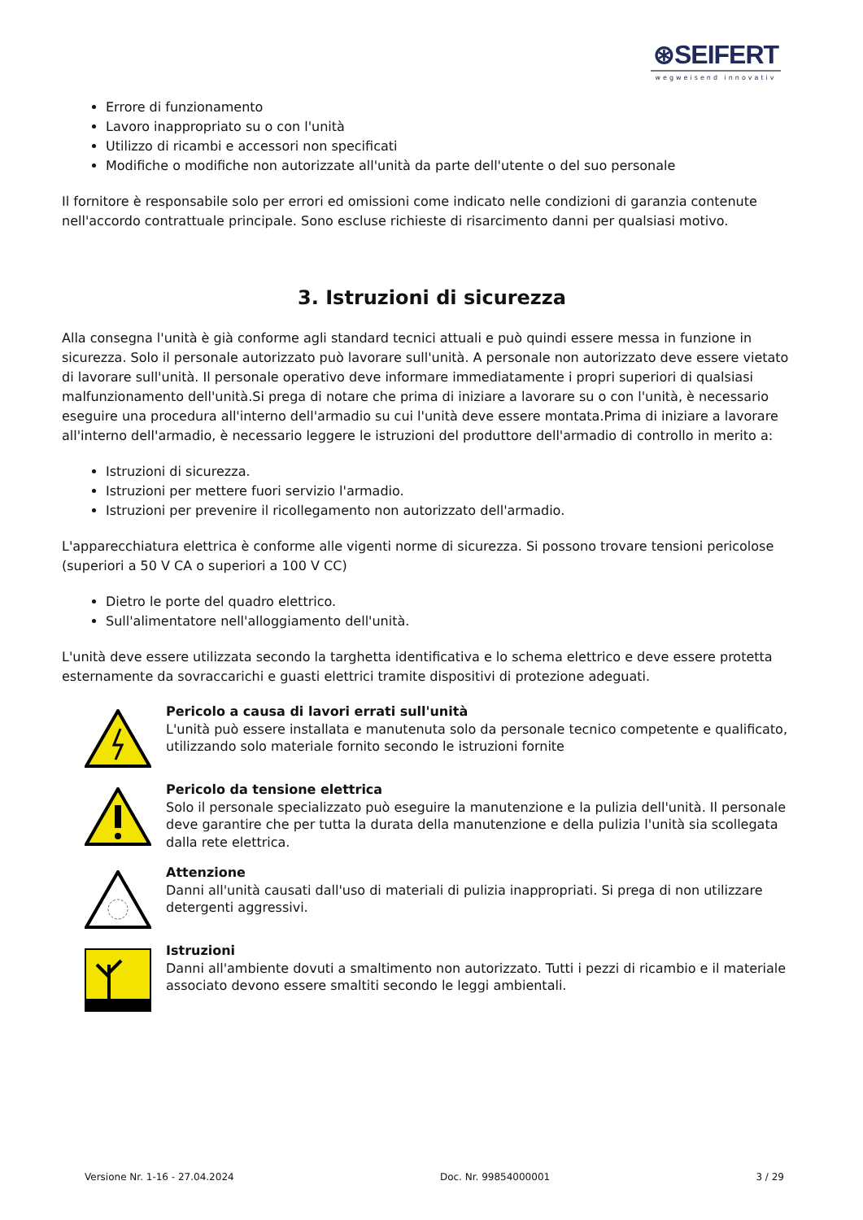⊛SEIFERT
wegweisend innovativ
Errore di funzionamento
Lavoro inappropriato su o con l'unità
Utilizzo di ricambi e accessori non specificati
Modifiche o modifiche non autorizzate all'unità da parte dell'utente o del suo personale
Il fornitore è responsabile solo per errori ed omissioni come indicato nelle condizioni di garanzia contenute nell'accordo contrattuale principale. Sono escluse richieste di risarcimento danni per qualsiasi motivo.
3. Istruzioni di sicurezza
Alla consegna l'unità è già conforme agli standard tecnici attuali e può quindi essere messa in funzione in sicurezza. Solo il personale autorizzato può lavorare sull'unità. A personale non autorizzato deve essere vietato di lavorare sull'unità. Il personale operativo deve informare immediatamente i propri superiori di qualsiasi malfunzionamento dell'unità.Si prega di notare che prima di iniziare a lavorare su o con l'unità, è necessario eseguire una procedura all'interno dell'armadio su cui l'unità deve essere montata.Prima di iniziare a lavorare all'interno dell'armadio, è necessario leggere le istruzioni del produttore dell'armadio di controllo in merito a:
Istruzioni di sicurezza.
Istruzioni per mettere fuori servizio l'armadio.
Istruzioni per prevenire il ricollegamento non autorizzato dell'armadio.
L'apparecchiatura elettrica è conforme alle vigenti norme di sicurezza. Si possono trovare tensioni pericolose (superiori a 50 V CA o superiori a 100 V CC)
Dietro le porte del quadro elettrico.
Sull'alimentatore nell'alloggiamento dell'unità.
L'unità deve essere utilizzata secondo la targhetta identificativa e lo schema elettrico e deve essere protetta esternamente da sovraccarichi e guasti elettrici tramite dispositivi di protezione adeguati.
Pericolo a causa di lavori errati sull'unità
L'unità può essere installata e manutenuta solo da personale tecnico competente e qualificato, utilizzando solo materiale fornito secondo le istruzioni fornite
Pericolo da tensione elettrica
Solo il personale specializzato può eseguire la manutenzione e la pulizia dell'unità. Il personale deve garantire che per tutta la durata della manutenzione e della pulizia l'unità sia scollegata dalla rete elettrica.
Attenzione
Danni all'unità causati dall'uso di materiali di pulizia inappropriati. Si prega di non utilizzare detergenti aggressivi.
Istruzioni
Danni all'ambiente dovuti a smaltimento non autorizzato. Tutti i pezzi di ricambio e il materiale associato devono essere smaltiti secondo le leggi ambientali.
Versione Nr. 1-16 - 27.04.2024 Doc. Nr. 99854000001 3 / 29